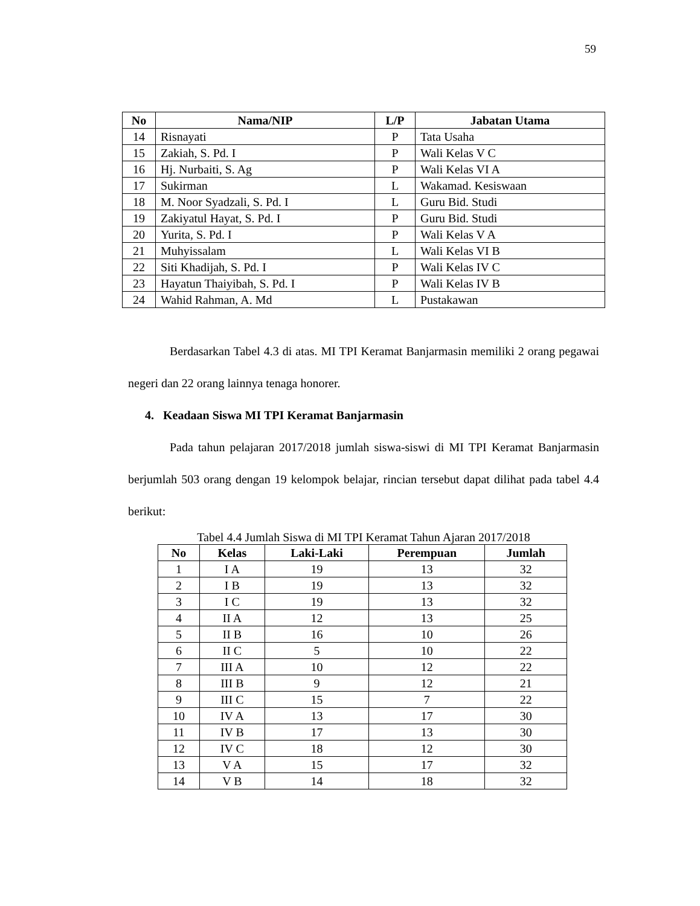59
| No | Nama/NIP | L/P | Jabatan Utama |
| --- | --- | --- | --- |
| 14 | Risnayati | P | Tata Usaha |
| 15 | Zakiah, S. Pd. I | P | Wali Kelas V C |
| 16 | Hj. Nurbaiti, S. Ag | P | Wali Kelas VI A |
| 17 | Sukirman | L | Wakamad. Kesiswaan |
| 18 | M. Noor Syadzali, S. Pd. I | L | Guru Bid. Studi |
| 19 | Zakiyatul Hayat, S. Pd. I | P | Guru Bid. Studi |
| 20 | Yurita, S. Pd. I | P | Wali Kelas V A |
| 21 | Muhyissalam | L | Wali Kelas VI B |
| 22 | Siti Khadijah, S. Pd. I | P | Wali Kelas IV C |
| 23 | Hayatun Thaiyibah, S. Pd. I | P | Wali Kelas IV B |
| 24 | Wahid Rahman, A. Md | L | Pustakawan |
Berdasarkan Tabel 4.3 di atas. MI TPI Keramat Banjarmasin memiliki 2 orang pegawai negeri dan 22 orang lainnya tenaga honorer.
4. Keadaan Siswa MI TPI Keramat Banjarmasin
Pada tahun pelajaran 2017/2018 jumlah siswa-siswi di MI TPI Keramat Banjarmasin berjumlah 503 orang dengan 19 kelompok belajar, rincian tersebut dapat dilihat pada tabel 4.4 berikut:
Tabel 4.4 Jumlah Siswa di MI TPI Keramat Tahun Ajaran 2017/2018
| No | Kelas | Laki-Laki | Perempuan | Jumlah |
| --- | --- | --- | --- | --- |
| 1 | I A | 19 | 13 | 32 |
| 2 | I B | 19 | 13 | 32 |
| 3 | I C | 19 | 13 | 32 |
| 4 | II A | 12 | 13 | 25 |
| 5 | II B | 16 | 10 | 26 |
| 6 | II C | 5 | 10 | 22 |
| 7 | III A | 10 | 12 | 22 |
| 8 | III B | 9 | 12 | 21 |
| 9 | III C | 15 | 7 | 22 |
| 10 | IV A | 13 | 17 | 30 |
| 11 | IV B | 17 | 13 | 30 |
| 12 | IV C | 18 | 12 | 30 |
| 13 | V A | 15 | 17 | 32 |
| 14 | V B | 14 | 18 | 32 |